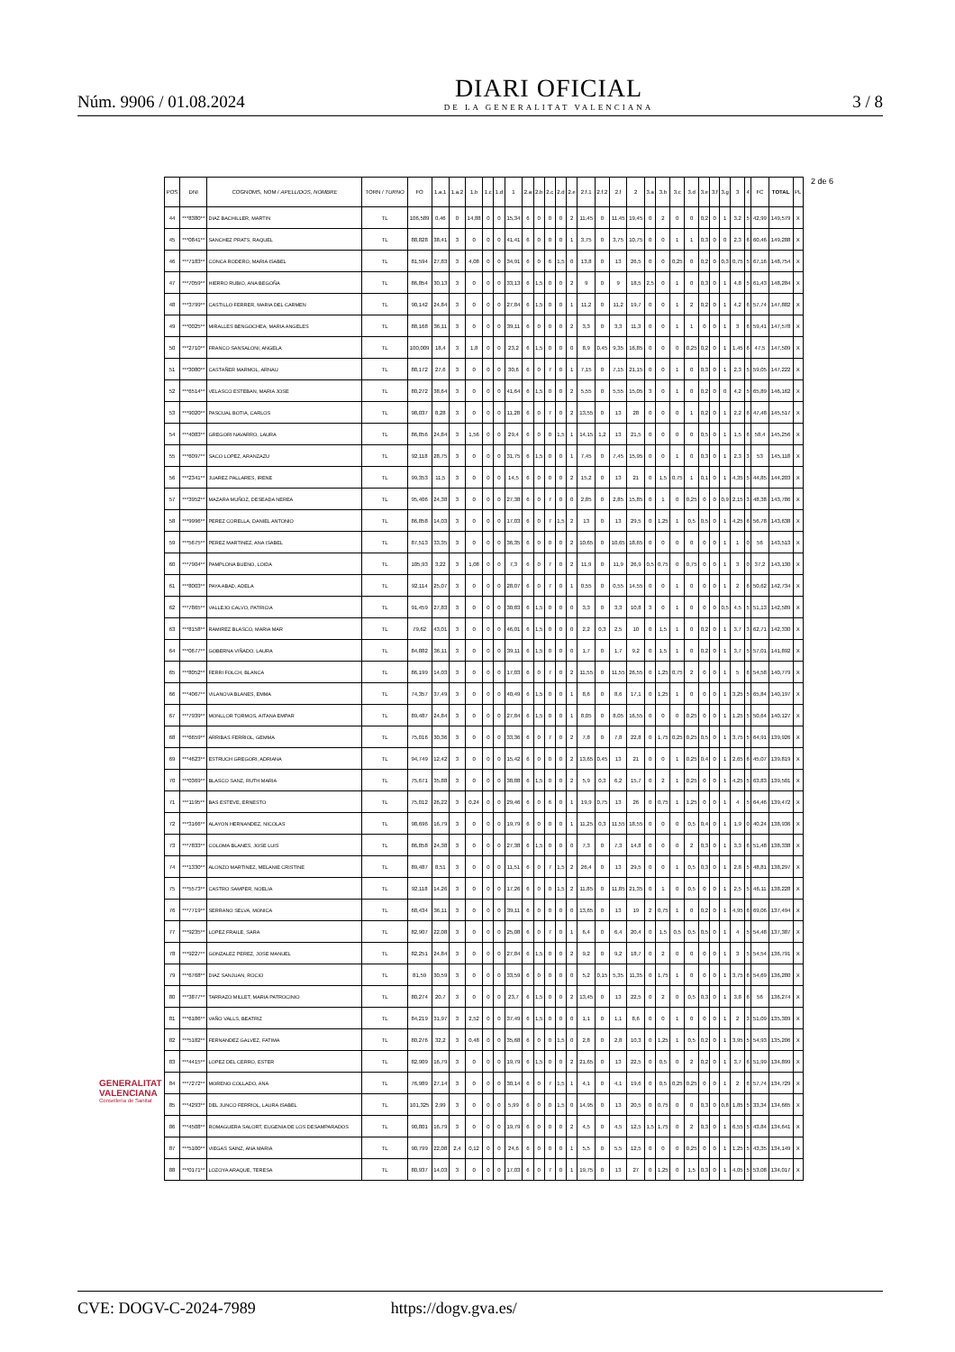Núm. 9906 / 01.08.2024
DIARI OFICIAL
DE LA GENERALITAT VALENCIANA
3 / 8
GENERALITAT VALENCIANA
Conselleria de Sanitat
| POS | DNI | COGNOMS, NOM / APELLIDOS, NOMBRE | TORN / TURNO | FO | 1.a.1 | 1.a.2 | 1.b | 1.c | 1.d | 1 | 2.a | 2.b | 2.c | 2.d | 2.e | 2.f.1 | 2.f.2 | 2.f | 2 | 3.a | 3.b | 3.c | 3.d | 3.e | 3.f | 3.g | 3 | 4 | FC | TOTAL | PL |
| --- | --- | --- | --- | --- | --- | --- | --- | --- | --- | --- | --- | --- | --- | --- | --- | --- | --- | --- | --- | --- | --- | --- | --- | --- | --- | --- | --- | --- | --- | --- | --- |
| 44 | ***8380** | DIAZ BACHILLER, MARTIN | TL | 106,589 | 0,46 | 0 | 14,88 | 0 | 0 | 15,34 | 6 | 0 | 0 | 0 | 2 | 11,45 | 0 | 11,45 | 19,45 | 0 | 2 | 0 | 0 | 0,2 | 0 | 1 | 3,2 | 5 | 42,99 | 149,579 | X |
| 45 | ***0841** | SANCHEZ PRATS, RAQUEL | TL | 88,828 | 38,41 | 3 | 0 | 0 | 0 | 41,41 | 6 | 0 | 0 | 0 | 1 | 3,75 | 0 | 3,75 | 10,75 | 0 | 0 | 1 | 1 | 0,3 | 0 | 0 | 2,3 | 6 | 60,46 | 149,288 | X |
| 46 | ***7183** | CONCA RODERO, MARIA ISABEL | TL | 81,594 | 27,83 | 3 | 4,08 | 0 | 0 | 34,91 | 6 | 0 | 6 | 1,5 | 0 | 13,8 | 0 | 13 | 26,5 | 0 | 0 | 0,25 | 0 | 0,2 | 0 | 0,3 | 0,75 | 5 | 67,16 | 148,754 | X |
| 47 | ***7059** | HIERRO RUBIO, ANA BEGOÑA | TL | 86,854 | 30,13 | 3 | 0 | 0 | 0 | 33,13 | 6 | 1,5 | 0 | 0 | 2 | 9 | 0 | 9 | 18,5 | 2,5 | 0 | 1 | 0 | 0,3 | 0 | 1 | 4,8 | 5 | 61,43 | 148,284 | X |
| 48 | ***3799** | CASTILLO FERRER, MARIA DEL CARMEN | TL | 90,142 | 24,84 | 3 | 0 | 0 | 0 | 27,84 | 6 | 1,5 | 0 | 0 | 1 | 11,2 | 0 | 11,2 | 19,7 | 0 | 0 | 1 | 2 | 0,2 | 0 | 1 | 4,2 | 6 | 57,74 | 147,882 | X |
| 49 | ***0025** | MIRALLES BENGOCHEA, MARIA ANGELES | TL | 88,168 | 36,11 | 3 | 0 | 0 | 0 | 39,11 | 6 | 0 | 0 | 0 | 2 | 3,3 | 0 | 3,3 | 11,3 | 0 | 0 | 1 | 1 | 0 | 0 | 1 | 3 | 6 | 59,41 | 147,578 | X |
| 50 | ***2710** | FRANCO SANSALONI, ANGELA | TL | 100,009 | 18,4 | 3 | 1,8 | 0 | 0 | 23,2 | 6 | 1,5 | 0 | 0 | 0 | 8,9 | 0,45 | 9,35 | 16,85 | 0 | 0 | 0 | 0,25 | 0,2 | 0 | 1 | 1,45 | 6 | 47,5 | 147,509 | X |
| 51 | ***3080** | CASTAÑER MARMOL, ARNAU | TL | 88,172 | 27,6 | 3 | 0 | 0 | 0 | 30,6 | 6 | 0 | 7 | 0 | 1 | 7,15 | 0 | 7,15 | 21,15 | 0 | 0 | 1 | 0 | 0,3 | 0 | 1 | 2,3 | 5 | 59,05 | 147,222 | X |
| 52 | ***6514** | VELASCO ESTEBAN, MARIA JOSE | TL | 80,272 | 38,64 | 3 | 0 | 0 | 0 | 41,64 | 6 | 1,5 | 0 | 0 | 2 | 5,55 | 0 | 5,55 | 15,05 | 3 | 0 | 1 | 0 | 0,2 | 0 | 0 | 4,2 | 5 | 65,89 | 146,162 | X |
| 53 | ***9020** | PASCUAL BOTIA, CARLOS | TL | 98,037 | 8,28 | 3 | 0 | 0 | 0 | 11,28 | 6 | 0 | 7 | 0 | 2 | 13,55 | 0 | 13 | 28 | 0 | 0 | 0 | 1 | 0,2 | 0 | 1 | 2,2 | 6 | 47,48 | 145,517 | X |
| 54 | ***4083** | GREGORI NAVARRO, LAURA | TL | 86,856 | 24,84 | 3 | 1,56 | 0 | 0 | 29,4 | 6 | 0 | 0 | 1,5 | 1 | 14,15 | 1,2 | 13 | 21,5 | 0 | 0 | 0 | 0 | 0,5 | 0 | 1 | 1,5 | 6 | 58,4 | 145,256 | X |
| 55 | ***6097** | SACO LOPEZ, ARANZAZU | TL | 92,118 | 28,75 | 3 | 0 | 0 | 0 | 31,75 | 6 | 1,5 | 0 | 0 | 1 | 7,45 | 0 | 7,45 | 15,95 | 0 | 0 | 1 | 0 | 0,3 | 0 | 1 | 2,3 | 3 | 53 | 145,118 | X |
| 56 | ***2341** | JUAREZ PALLARES, IRENE | TL | 99,353 | 11,5 | 3 | 0 | 0 | 0 | 14,5 | 6 | 0 | 0 | 0 | 2 | 15,2 | 0 | 13 | 21 | 0 | 1,5 | 0,75 | 1 | 0,1 | 0 | 1 | 4,35 | 5 | 44,85 | 144,203 | X |
| 57 | ***3952** | MAZARA MUÑOZ, DESEADA NEREA | TL | 95,406 | 24,38 | 3 | 0 | 0 | 0 | 27,38 | 6 | 0 | 7 | 0 | 0 | 2,85 | 0 | 2,85 | 15,85 | 0 | 1 | 0 | 0,25 | 0 | 0 | 0,9 | 2,15 | 3 | 48,38 | 143,786 | X |
| 58 | ***9996** | PEREZ CORELLA, DANIEL ANTONIO | TL | 86,858 | 14,03 | 3 | 0 | 0 | 0 | 17,03 | 6 | 0 | 7 | 1,5 | 2 | 13 | 0 | 13 | 29,5 | 0 | 1,25 | 1 | 0,5 | 0,5 | 0 | 1 | 4,25 | 6 | 56,78 | 143,638 | X |
| 59 | ***5675** | PEREZ MARTINEZ, ANA ISABEL | TL | 87,513 | 33,35 | 3 | 0 | 0 | 0 | 36,35 | 6 | 0 | 0 | 0 | 2 | 10,65 | 0 | 10,65 | 18,65 | 0 | 0 | 0 | 0 | 0 | 0 | 1 | 1 | 0 | 56 | 143,513 | X |
| 60 | ***7904** | PAMPLONA BUENO, LOIDA | TL | 105,93 | 3,22 | 3 | 1,08 | 0 | 0 | 7,3 | 6 | 0 | 7 | 0 | 2 | 11,9 | 0 | 11,9 | 26,9 | 0,5 | 0,75 | 0 | 0,75 | 0 | 0 | 1 | 3 | 0 | 37,2 | 143,130 | X |
| 61 | ***8003** | PAYA ABAD, ADELA | TL | 92,114 | 25,07 | 3 | 0 | 0 | 0 | 28,07 | 6 | 0 | 7 | 0 | 1 | 0,55 | 0 | 0,55 | 14,55 | 0 | 0 | 1 | 0 | 0 | 0 | 1 | 2 | 6 | 50,62 | 142,734 | X |
| 62 | ***7865** | VALLEJO CALVO, PATRICIA | TL | 91,459 | 27,83 | 3 | 0 | 0 | 0 | 30,83 | 6 | 1,5 | 0 | 0 | 0 | 3,3 | 0 | 3,3 | 10,8 | 3 | 0 | 1 | 0 | 0 | 0 | 0,5 | 4,5 | 5 | 51,13 | 142,589 | X |
| 63 | ***8158** | RAMIREZ BLASCO, MARIA MAR | TL | 79,62 | 43,01 | 3 | 0 | 0 | 0 | 46,01 | 6 | 1,5 | 0 | 0 | 0 | 2,2 | 0,3 | 2,5 | 10 | 0 | 1,5 | 1 | 0 | 0,2 | 0 | 1 | 3,7 | 3 | 62,71 | 142,330 | X |
| 64 | ***0677** | GOBERNA VIÑADO, LAURA | TL | 84,882 | 36,11 | 3 | 0 | 0 | 0 | 39,11 | 6 | 1,5 | 0 | 0 | 0 | 1,7 | 0 | 1,7 | 9,2 | 0 | 1,5 | 1 | 0 | 0,2 | 0 | 1 | 3,7 | 5 | 57,01 | 141,892 | X |
| 65 | ***8052** | FERRI FOLCH, BLANCA | TL | 86,199 | 14,03 | 3 | 0 | 0 | 0 | 17,03 | 6 | 0 | 7 | 0 | 2 | 11,55 | 0 | 11,55 | 26,55 | 0 | 1,25 | 0,75 | 2 | 0 | 0 | 1 | 5 | 6 | 54,58 | 140,779 | X |
| 66 | ***4067** | VILANOVA BLANES, EMMA | TL | 74,357 | 37,49 | 3 | 0 | 0 | 0 | 40,49 | 6 | 1,5 | 0 | 0 | 1 | 8,6 | 0 | 8,6 | 17,1 | 0 | 1,25 | 1 | 0 | 0 | 0 | 1 | 3,25 | 5 | 65,84 | 140,197 | X |
| 67 | ***7939** | MONLLOR TORMOS, AITANA EMPAR | TL | 89,487 | 24,84 | 3 | 0 | 0 | 0 | 27,84 | 6 | 1,5 | 0 | 0 | 1 | 8,05 | 0 | 8,05 | 16,55 | 0 | 0 | 0 | 0,25 | 0 | 0 | 1 | 1,25 | 5 | 50,64 | 140,127 | X |
| 68 | ***6659** | ARRIBAS FERRIOL, GEMMA | TL | 75,016 | 30,36 | 3 | 0 | 0 | 0 | 33,36 | 6 | 0 | 7 | 0 | 2 | 7,8 | 0 | 7,8 | 22,8 | 0 | 1,75 | 0,25 | 0,25 | 0,5 | 0 | 1 | 3,75 | 5 | 64,91 | 139,926 | X |
| 69 | ***4623** | ESTRUCH GREGORI, ADRIANA | TL | 94,749 | 12,42 | 3 | 0 | 0 | 0 | 15,42 | 6 | 0 | 0 | 0 | 2 | 13,65 | 0,45 | 13 | 21 | 0 | 0 | 1 | 0,25 | 0,4 | 0 | 1 | 2,65 | 6 | 45,07 | 139,819 | X |
| 70 | ***0369** | BLASCO SANZ, RUTH MARIA | TL | 75,671 | 35,88 | 3 | 0 | 0 | 0 | 38,88 | 6 | 1,5 | 0 | 0 | 2 | 5,9 | 0,3 | 6,2 | 15,7 | 0 | 2 | 1 | 0,25 | 0 | 0 | 1 | 4,25 | 5 | 63,83 | 139,501 | X |
| 71 | ***1195** | BAS ESTEVE, ERNESTO | TL | 75,012 | 26,22 | 3 | 0,24 | 0 | 0 | 29,46 | 6 | 0 | 6 | 0 | 1 | 19,9 | 0,75 | 13 | 26 | 0 | 0,75 | 1 | 1,25 | 0 | 0 | 1 | 4 | 5 | 64,46 | 139,472 | X |
| 72 | ***3166** | ALAYON HERNANDEZ, NICOLAS | TL | 98,696 | 16,79 | 3 | 0 | 0 | 0 | 19,79 | 6 | 0 | 0 | 0 | 1 | 11,25 | 0,3 | 11,55 | 18,55 | 0 | 0 | 0 | 0,5 | 0,4 | 0 | 1 | 1,9 | 0 | 40,24 | 138,936 | X |
| 73 | ***7833** | COLOMA BLANES, JOSE LUIS | TL | 86,858 | 24,38 | 3 | 0 | 0 | 0 | 27,38 | 6 | 1,5 | 0 | 0 | 0 | 7,3 | 0 | 7,3 | 14,8 | 0 | 0 | 0 | 2 | 0,3 | 0 | 1 | 3,3 | 6 | 51,48 | 138,338 | X |
| 74 | ***1330** | ALONZO MARTINEZ, MELANIE CRISTINE | TL | 89,487 | 8,51 | 3 | 0 | 0 | 0 | 11,51 | 6 | 0 | 7 | 1,5 | 2 | 26,4 | 0 | 13 | 29,5 | 0 | 0 | 1 | 0,5 | 0,3 | 0 | 1 | 2,8 | 5 | 48,81 | 138,297 | X |
| 75 | ***5573** | CASTRO SAMPER, NOELIA | TL | 92,118 | 14,26 | 3 | 0 | 0 | 0 | 17,26 | 6 | 0 | 0 | 1,5 | 2 | 11,85 | 0 | 11,85 | 21,35 | 0 | 1 | 0 | 0,5 | 0 | 0 | 1 | 2,5 | 5 | 46,11 | 138,228 | X |
| 76 | ***7719** | SERRANO SELVA, MONICA | TL | 68,434 | 36,11 | 3 | 0 | 0 | 0 | 39,11 | 6 | 0 | 0 | 0 | 0 | 13,65 | 0 | 13 | 19 | 2 | 0,75 | 1 | 0 | 0,2 | 0 | 1 | 4,95 | 6 | 69,06 | 137,494 | X |
| 77 | ***9235** | LOPEZ FRAILE, SARA | TL | 82,907 | 22,08 | 3 | 0 | 0 | 0 | 25,08 | 6 | 0 | 7 | 0 | 1 | 6,4 | 0 | 6,4 | 20,4 | 0 | 1,5 | 0,5 | 0,5 | 0,5 | 0 | 1 | 4 | 5 | 54,48 | 137,387 | X |
| 78 | ***9227** | GONZALEZ PEREZ, JOSE MANUEL | TL | 82,251 | 24,84 | 3 | 0 | 0 | 0 | 27,84 | 6 | 1,5 | 0 | 0 | 2 | 9,2 | 0 | 9,2 | 18,7 | 0 | 2 | 0 | 0 | 0 | 0 | 1 | 3 | 5 | 54,54 | 136,791 | X |
| 79 | ***6768** | DIAZ SANJUAN, ROCIO | TL | 81,59 | 30,59 | 3 | 0 | 0 | 0 | 33,59 | 6 | 0 | 0 | 0 | 0 | 5,2 | 0,15 | 5,35 | 11,35 | 0 | 1,75 | 1 | 0 | 0 | 0 | 1 | 3,75 | 6 | 54,69 | 136,280 | X |
| 80 | ***3877** | TARRAZO MILLET, MARIA PATROCINIO | TL | 80,274 | 20,7 | 3 | 0 | 0 | 0 | 23,7 | 6 | 1,5 | 0 | 0 | 2 | 13,45 | 0 | 13 | 22,5 | 0 | 2 | 0 | 0,5 | 0,3 | 0 | 1 | 3,8 | 6 | 56 | 136,274 | X |
| 81 | ***6186** | VAÑO VALLS, BEATRIZ | TL | 84,219 | 31,97 | 3 | 2,52 | 0 | 0 | 37,49 | 6 | 1,5 | 0 | 0 | 0 | 1,1 | 0 | 1,1 | 8,6 | 0 | 0 | 1 | 0 | 0 | 0 | 1 | 2 | 3 | 51,09 | 135,309 | X |
| 82 | ***5182** | FERNANDEZ GALVEZ, FATIMA | TL | 80,276 | 32,2 | 3 | 0,48 | 0 | 0 | 35,68 | 6 | 0 | 0 | 1,5 | 0 | 2,8 | 0 | 2,8 | 10,3 | 0 | 1,25 | 1 | 0,5 | 0,2 | 0 | 1 | 3,95 | 5 | 54,93 | 135,206 | X |
| 83 | ***4415** | LOPEZ DEL CERRO, ESTER | TL | 82,909 | 16,79 | 3 | 0 | 0 | 0 | 19,79 | 6 | 1,5 | 0 | 0 | 2 | 21,65 | 0 | 13 | 22,5 | 0 | 0,5 | 0 | 2 | 0,2 | 0 | 1 | 3,7 | 6 | 51,99 | 134,899 | X |
| 84 | ***7272** | MORENO COLLADO, ANA | TL | 76,989 | 27,14 | 3 | 0 | 0 | 0 | 30,14 | 6 | 0 | 7 | 1,5 | 1 | 4,1 | 0 | 4,1 | 19,6 | 0 | 0,5 | 0,25 | 0,25 | 0 | 0 | 1 | 2 | 6 | 57,74 | 134,729 | X |
| 85 | ***4293** | DEL JUNCO FERRIOL, LAURA ISABEL | TL | 101,325 | 2,99 | 3 | 0 | 0 | 0 | 5,99 | 6 | 0 | 0 | 1,5 | 0 | 14,95 | 0 | 13 | 20,5 | 0 | 0,75 | 0 | 0 | 0,3 | 0 | 0,8 | 1,85 | 5 | 33,34 | 134,665 | X |
| 86 | ***4508** | ROMAGUERA SALORT, EUGENIA DE LOS DESAMPARADOS | TL | 90,801 | 16,79 | 3 | 0 | 0 | 0 | 19,79 | 6 | 0 | 0 | 0 | 2 | 4,5 | 0 | 4,5 | 12,5 | 1,5 | 1,75 | 0 | 2 | 0,3 | 0 | 1 | 6,55 | 5 | 43,84 | 134,641 | X |
| 87 | ***5100** | VIEGAS SAINZ, ANA MARIA | TL | 90,799 | 22,08 | 2,4 | 0,12 | 0 | 0 | 24,6 | 6 | 0 | 0 | 0 | 1 | 5,5 | 0 | 5,5 | 12,5 | 0 | 0 | 0 | 0,25 | 0 | 0 | 1 | 1,25 | 5 | 43,35 | 134,149 | X |
| 88 | ***0171** | LOZOYA ARAQUE, TERESA | TL | 80,937 | 14,03 | 3 | 0 | 0 | 0 | 17,03 | 6 | 0 | 7 | 0 | 1 | 19,75 | 0 | 13 | 27 | 0 | 1,25 | 0 | 1,5 | 0,3 | 0 | 1 | 4,05 | 5 | 53,08 | 134,017 | X |
2 de 6
CVE: DOGV-C-2024-7989 https://dogv.gva.es/